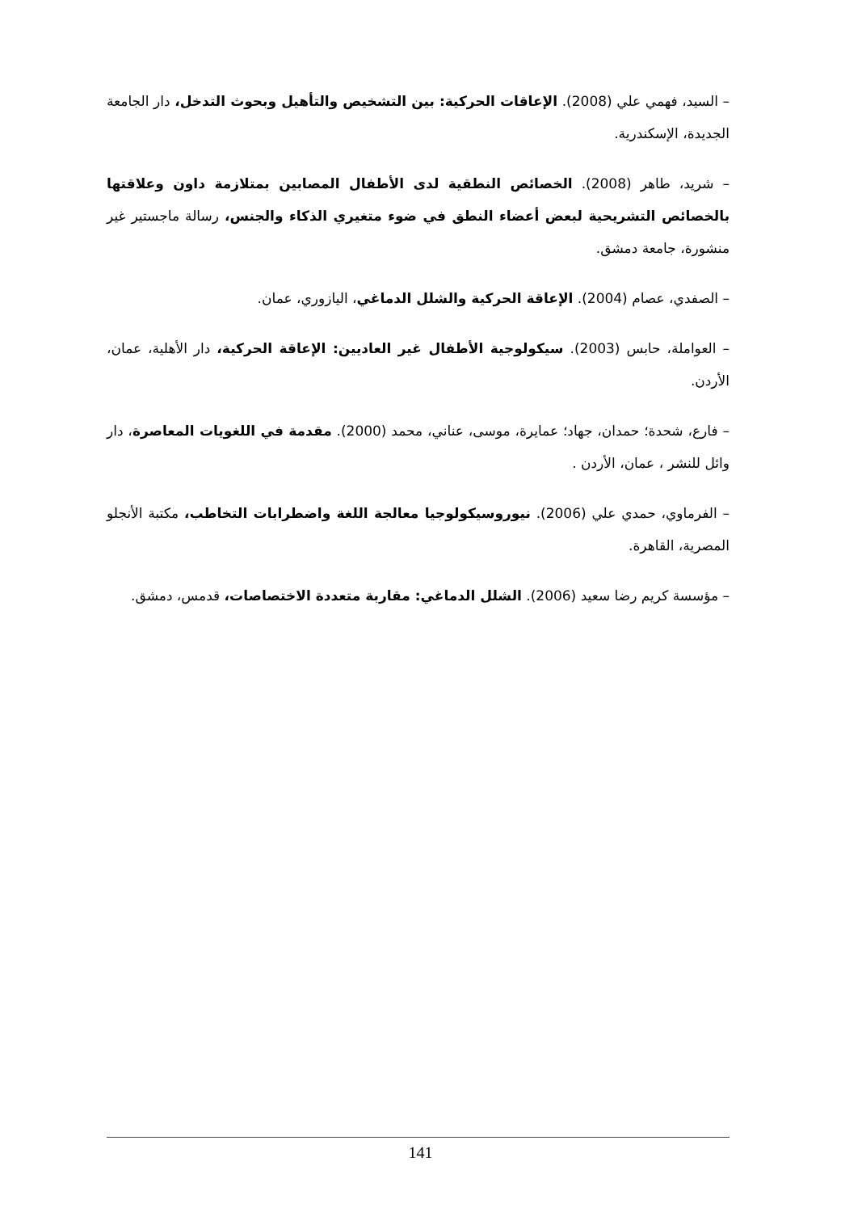– السيد، فهمي علي (2008). الإعاقات الحركية: بين التشخيص والتأهيل وبحوث التدخل، دار الجامعة الجديدة، الإسكندرية.
– شريد، طاهر (2008). الخصائص النطقية لدى الأطفال المصابين بمتلازمة داون وعلاقتها بالخصائص التشريحية لبعض أعضاء النطق في ضوء متغيري الذكاء والجنس، رسالة ماجستير غير منشورة، جامعة دمشق.
– الصفدي، عصام (2004). الإعاقة الحركية والشلل الدماغي، اليازوري، عمان.
– العواملة، حابس (2003). سيكولوجية الأطفال غير العاديين: الإعاقة الحركية، دار الأهلية، عمان، الأردن.
– فارع، شحدة؛ حمدان، جهاد؛ عمايرة، موسى، عناني، محمد (2000). مقدمة في اللغويات المعاصرة، دار وائل للنشر ، عمان، الأردن .
– الفرماوي، حمدي علي (2006). نيوروسيكولوجيا معالجة اللغة واضطرابات التخاطب، مكتبة الأنجلو المصرية، القاهرة.
– مؤسسة كريم رضا سعيد (2006). الشلل الدماغي: مقاربة متعددة الاختصاصات، قدمس، دمشق.
141